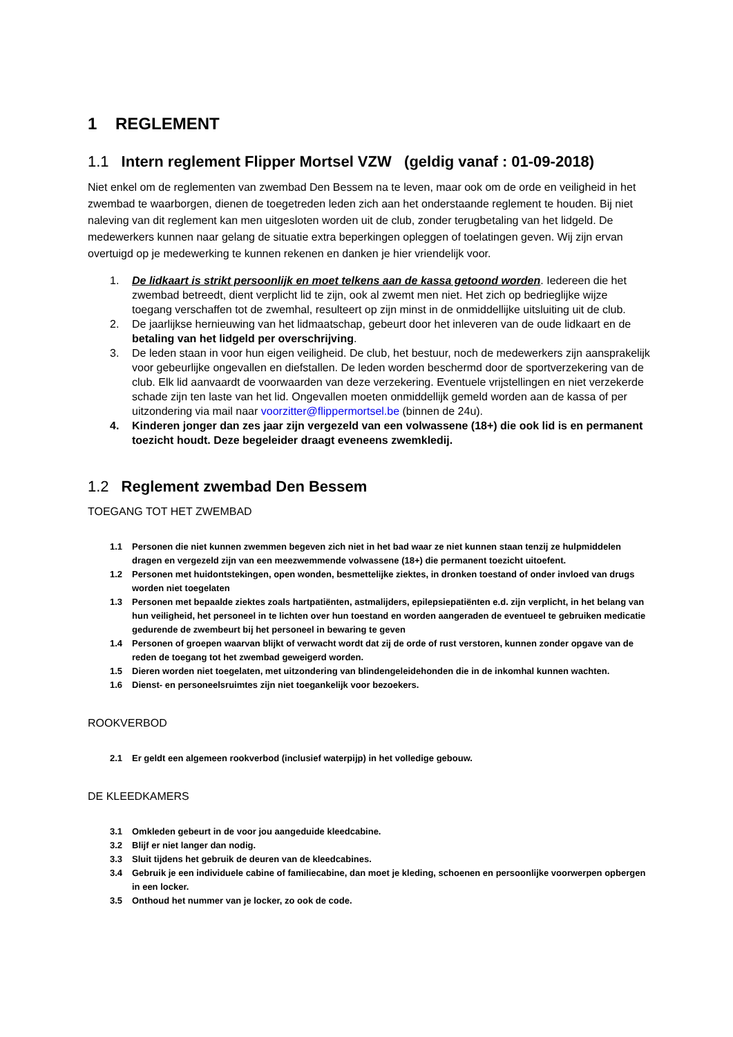1 REGLEMENT
1.1 Intern reglement Flipper Mortsel VZW (geldig vanaf : 01-09-2018)
Niet enkel om de reglementen van zwembad Den Bessem na te leven, maar ook om de orde en veiligheid in het zwembad te waarborgen, dienen de toegetreden leden zich aan het onderstaande reglement te houden. Bij niet naleving van dit reglement kan men uitgesloten worden uit de club, zonder terugbetaling van het lidgeld. De medewerkers kunnen naar gelang de situatie extra beperkingen opleggen of toelatingen geven. Wij zijn ervan overtuigd op je medewerking te kunnen rekenen en danken je hier vriendelijk voor.
1. De lidkaart is strikt persoonlijk en moet telkens aan de kassa getoond worden. Iedereen die het zwembad betreedt, dient verplicht lid te zijn, ook al zwemt men niet. Het zich op bedrieglijke wijze toegang verschaffen tot de zwemhal, resulteert op zijn minst in de onmiddellijke uitsluiting uit de club.
2. De jaarlijkse hernieuwing van het lidmaatschap, gebeurt door het inleveren van de oude lidkaart en de betaling van het lidgeld per overschrijving.
3. De leden staan in voor hun eigen veiligheid. De club, het bestuur, noch de medewerkers zijn aansprakelijk voor gebeurlijke ongevallen en diefstallen. De leden worden beschermd door de sportverzekering van de club. Elk lid aanvaardt de voorwaarden van deze verzekering. Eventuele vrijstellingen en niet verzekerde schade zijn ten laste van het lid. Ongevallen moeten onmiddellijk gemeld worden aan de kassa of per uitzondering via mail naar voorzitter@flippermortsel.be (binnen de 24u).
4. Kinderen jonger dan zes jaar zijn vergezeld van een volwassene (18+) die ook lid is en permanent toezicht houdt. Deze begeleider draagt eveneens zwemkledij.
1.2 Reglement zwembad Den Bessem
TOEGANG TOT HET ZWEMBAD
1.1 Personen die niet kunnen zwemmen begeven zich niet in het bad waar ze niet kunnen staan tenzij ze hulpmiddelen dragen en vergezeld zijn van een meezwemmende volwassene (18+) die permanent toezicht uitoefent.
1.2 Personen met huidontstekingen, open wonden, besmettelijke ziektes, in dronken toestand of onder invloed van drugs worden niet toegelaten
1.3 Personen met bepaalde ziektes zoals hartpatiënten, astmalijders, epilepsiepatiënten e.d. zijn verplicht, in het belang van hun veiligheid, het personeel in te lichten over hun toestand en worden aangeraden de eventueel te gebruiken medicatie gedurende de zwembeurt bij het personeel in bewaring te geven
1.4 Personen of groepen waarvan blijkt of verwacht wordt dat zij de orde of rust verstoren, kunnen zonder opgave van de reden de toegang tot het zwembad geweigerd worden.
1.5 Dieren worden niet toegelaten, met uitzondering van blindengeleidehonden die in de inkomhal kunnen wachten.
1.6 Dienst- en personeelsruimtes zijn niet toegankelijk voor bezoekers.
ROOKVERBOD
2.1 Er geldt een algemeen rookverbod (inclusief waterpijp) in het volledige gebouw.
DE KLEEDKAMERS
3.1 Omkleden gebeurt in de voor jou aangeduide kleedcabine.
3.2 Blijf er niet langer dan nodig.
3.3 Sluit tijdens het gebruik de deuren van de kleedcabines.
3.4 Gebruik je een individuele cabine of familiecabine, dan moet je kleding, schoenen en persoonlijke voorwerpen opbergen in een locker.
3.5 Onthoud het nummer van je locker, zo ook de code.